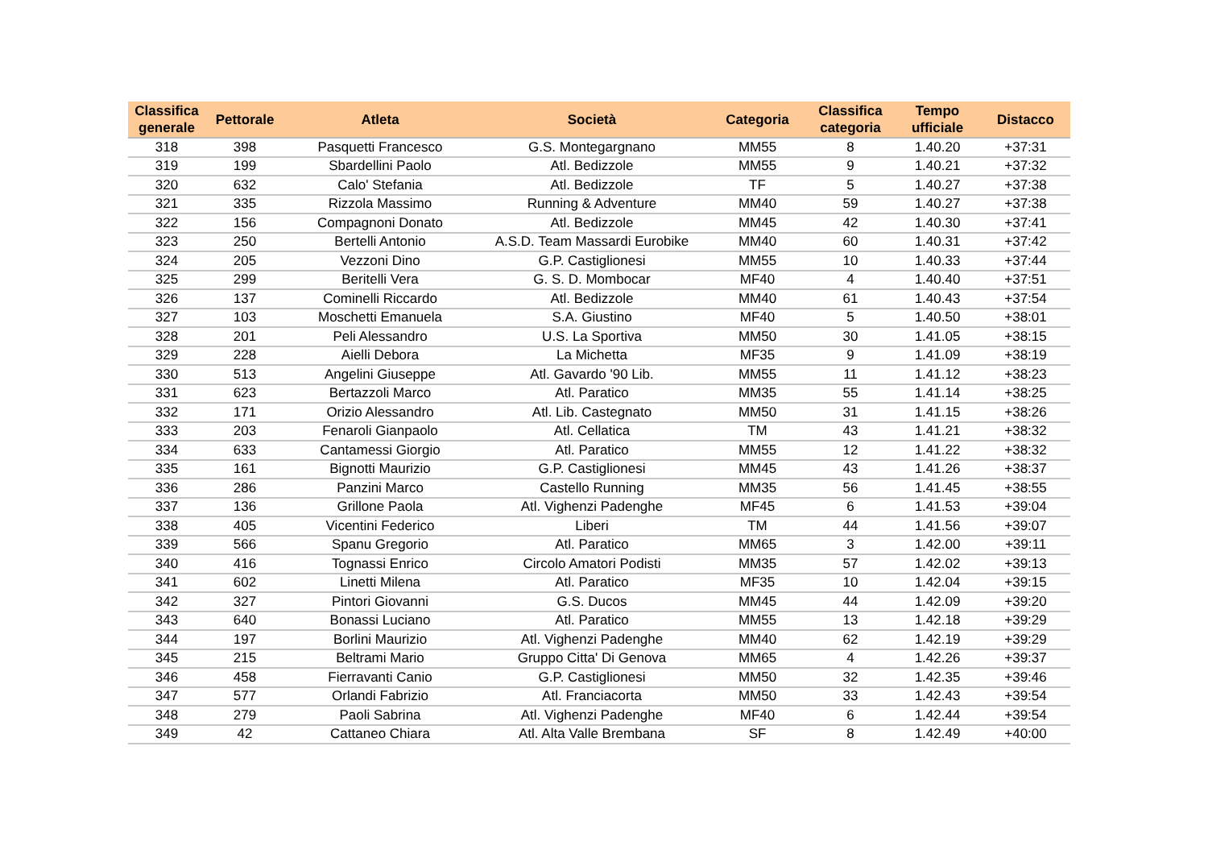| Classifica generale | Pettorale | Atleta | Società | Categoria | Classifica categoria | Tempo ufficiale | Distacco |
| --- | --- | --- | --- | --- | --- | --- | --- |
| 318 | 398 | Pasquetti Francesco | G.S. Montegargnano | MM55 | 8 | 1.40.20 | +37:31 |
| 319 | 199 | Sbardellini Paolo | Atl. Bedizzole | MM55 | 9 | 1.40.21 | +37:32 |
| 320 | 632 | Calo' Stefania | Atl. Bedizzole | TF | 5 | 1.40.27 | +37:38 |
| 321 | 335 | Rizzola Massimo | Running & Adventure | MM40 | 59 | 1.40.27 | +37:38 |
| 322 | 156 | Compagnoni Donato | Atl. Bedizzole | MM45 | 42 | 1.40.30 | +37:41 |
| 323 | 250 | Bertelli Antonio | A.S.D. Team Massardi Eurobike | MM40 | 60 | 1.40.31 | +37:42 |
| 324 | 205 | Vezzoni Dino | G.P. Castiglionesi | MM55 | 10 | 1.40.33 | +37:44 |
| 325 | 299 | Beritelli Vera | G. S. D. Mombocar | MF40 | 4 | 1.40.40 | +37:51 |
| 326 | 137 | Cominelli Riccardo | Atl. Bedizzole | MM40 | 61 | 1.40.43 | +37:54 |
| 327 | 103 | Moschetti Emanuela | S.A. Giustino | MF40 | 5 | 1.40.50 | +38:01 |
| 328 | 201 | Peli Alessandro | U.S. La Sportiva | MM50 | 30 | 1.41.05 | +38:15 |
| 329 | 228 | Aielli Debora | La Michetta | MF35 | 9 | 1.41.09 | +38:19 |
| 330 | 513 | Angelini Giuseppe | Atl. Gavardo '90 Lib. | MM55 | 11 | 1.41.12 | +38:23 |
| 331 | 623 | Bertazzoli Marco | Atl. Paratico | MM35 | 55 | 1.41.14 | +38:25 |
| 332 | 171 | Orizio Alessandro | Atl. Lib. Castegnato | MM50 | 31 | 1.41.15 | +38:26 |
| 333 | 203 | Fenaroli Gianpaolo | Atl. Cellatica | TM | 43 | 1.41.21 | +38:32 |
| 334 | 633 | Cantamessi Giorgio | Atl. Paratico | MM55 | 12 | 1.41.22 | +38:32 |
| 335 | 161 | Bignotti Maurizio | G.P. Castiglionesi | MM45 | 43 | 1.41.26 | +38:37 |
| 336 | 286 | Panzini Marco | Castello Running | MM35 | 56 | 1.41.45 | +38:55 |
| 337 | 136 | Grillone Paola | Atl. Vighenzi Padenghe | MF45 | 6 | 1.41.53 | +39:04 |
| 338 | 405 | Vicentini Federico | Liberi | TM | 44 | 1.41.56 | +39:07 |
| 339 | 566 | Spanu Gregorio | Atl. Paratico | MM65 | 3 | 1.42.00 | +39:11 |
| 340 | 416 | Tognassi Enrico | Circolo Amatori Podisti | MM35 | 57 | 1.42.02 | +39:13 |
| 341 | 602 | Linetti Milena | Atl. Paratico | MF35 | 10 | 1.42.04 | +39:15 |
| 342 | 327 | Pintori Giovanni | G.S. Ducos | MM45 | 44 | 1.42.09 | +39:20 |
| 343 | 640 | Bonassi Luciano | Atl. Paratico | MM55 | 13 | 1.42.18 | +39:29 |
| 344 | 197 | Borlini Maurizio | Atl. Vighenzi Padenghe | MM40 | 62 | 1.42.19 | +39:29 |
| 345 | 215 | Beltrami Mario | Gruppo Citta' Di Genova | MM65 | 4 | 1.42.26 | +39:37 |
| 346 | 458 | Fierravanti Canio | G.P. Castiglionesi | MM50 | 32 | 1.42.35 | +39:46 |
| 347 | 577 | Orlandi Fabrizio | Atl. Franciacorta | MM50 | 33 | 1.42.43 | +39:54 |
| 348 | 279 | Paoli Sabrina | Atl. Vighenzi Padenghe | MF40 | 6 | 1.42.44 | +39:54 |
| 349 | 42 | Cattaneo Chiara | Atl. Alta Valle Brembana | SF | 8 | 1.42.49 | +40:00 |